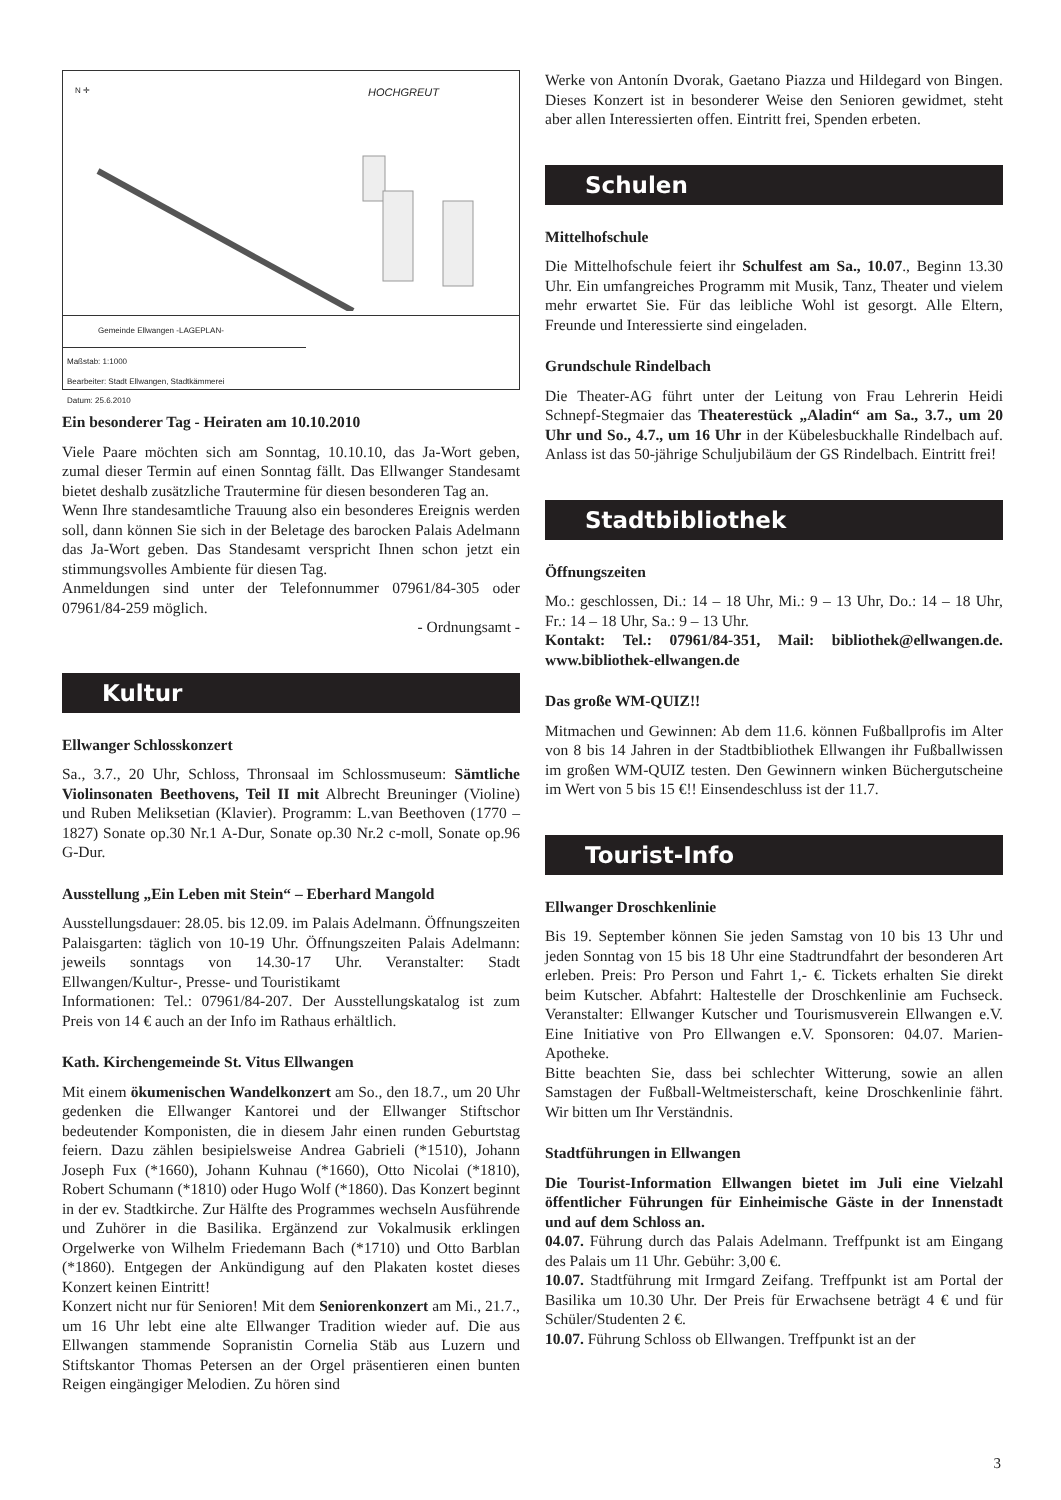N ✛ HOCHGREUT
Gemeinde Ellwangen -LAGEPLAN-
Maßstab: 1:1000
Bearbeiter: Stadt Ellwangen, Stadtkämmerei
Datum: 25.6.2010
Ein besonderer Tag - Heiraten am 10.10.2010
Viele Paare möchten sich am Sonntag, 10.10.10, das Ja-Wort geben, zumal dieser Termin auf einen Sonntag fällt. Das Ellwanger Standesamt bietet deshalb zusätzliche Trautermine für diesen besonderen Tag an.
Wenn Ihre standesamtliche Trauung also ein besonderes Ereignis werden soll, dann können Sie sich in der Beletage des barocken Palais Adelmann das Ja-Wort geben. Das Standesamt verspricht Ihnen schon jetzt ein stimmungsvolles Ambiente für diesen Tag.
Anmeldungen sind unter der Telefonnummer 07961/84-305 oder 07961/84-259 möglich.
- Ordnungsamt -
Kultur
Ellwanger Schlosskonzert
Sa., 3.7., 20 Uhr, Schloss, Thronsaal im Schlossmuseum: Sämtliche Violinsonaten Beethovens, Teil II mit Albrecht Breuninger (Violine) und Ruben Meliksetian (Klavier). Programm: L.van Beethoven (1770 – 1827) Sonate op.30 Nr.1 A-Dur, Sonate op.30 Nr.2 c-moll, Sonate op.96 G-Dur.
Ausstellung „Ein Leben mit Stein“ – Eberhard Mangold
Ausstellungsdauer: 28.05. bis 12.09. im Palais Adelmann. Öffnungszeiten Palaisgarten: täglich von 10-19 Uhr. Öffnungszeiten Palais Adelmann: jeweils sonntags von 14.30-17 Uhr. Veranstalter: Stadt Ellwangen/Kultur-, Presse- und Touristikamt
Informationen: Tel.: 07961/84-207. Der Ausstellungskatalog ist zum Preis von 14 € auch an der Info im Rathaus erhältlich.
Kath. Kirchengemeinde St. Vitus Ellwangen
Mit einem ökumenischen Wandelkonzert am So., den 18.7., um 20 Uhr gedenken die Ellwanger Kantorei und der Ellwanger Stiftschor bedeutender Komponisten, die in diesem Jahr einen runden Geburtstag feiern. Dazu zählen besipielsweise Andrea Gabrieli (*1510), Johann Joseph Fux (*1660), Johann Kuhnau (*1660), Otto Nicolai (*1810), Robert Schumann (*1810) oder Hugo Wolf (*1860). Das Konzert beginnt in der ev. Stadtkirche. Zur Hälfte des Programmes wechseln Ausführende und Zuhörer in die Basilika. Ergänzend zur Vokalmusik erklingen Orgelwerke von Wilhelm Friedemann Bach (*1710) und Otto Barblan (*1860). Entgegen der Ankündigung auf den Plakaten kostet dieses Konzert keinen Eintritt!
Konzert nicht nur für Senioren! Mit dem Seniorenkonzert am Mi., 21.7., um 16 Uhr lebt eine alte Ellwanger Tradition wieder auf. Die aus Ellwangen stammende Sopranistin Cornelia Stäb aus Luzern und Stiftskantor Thomas Petersen an der Orgel präsentieren einen bunten Reigen eingängiger Melodien. Zu hören sind
Werke von Antonín Dvorak, Gaetano Piazza und Hildegard von Bingen. Dieses Konzert ist in besonderer Weise den Senioren gewidmet, steht aber allen Interessierten offen. Eintritt frei, Spenden erbeten.
Schulen
Mittelhofschule
Die Mittelhofschule feiert ihr Schulfest am Sa., 10.07., Beginn 13.30 Uhr. Ein umfangreiches Programm mit Musik, Tanz, Theater und vielem mehr erwartet Sie. Für das leibliche Wohl ist gesorgt. Alle Eltern, Freunde und Interessierte sind eingeladen.
Grundschule Rindelbach
Die Theater-AG führt unter der Leitung von Frau Lehrerin Heidi Schnepf-Stegmaier das Theaterestück „Aladin“ am Sa., 3.7., um 20 Uhr und So., 4.7., um 16 Uhr in der Kübelesbuckhalle Rindelbach auf. Anlass ist das 50-jährige Schuljubiläum der GS Rindelbach. Eintritt frei!
Stadtbibliothek
Öffnungszeiten
Mo.: geschlossen, Di.: 14 – 18 Uhr, Mi.: 9 – 13 Uhr, Do.: 14 – 18 Uhr, Fr.: 14 – 18 Uhr, Sa.: 9 – 13 Uhr.
Kontakt: Tel.: 07961/84-351, Mail: bibliothek@ellwangen.de. www.bibliothek-ellwangen.de
Das große WM-QUIZ!!
Mitmachen und Gewinnen: Ab dem 11.6. können Fußballprofis im Alter von 8 bis 14 Jahren in der Stadtbibliothek Ellwangen ihr Fußballwissen im großen WM-QUIZ testen. Den Gewinnern winken Büchergutscheine im Wert von 5 bis 15 €!! Einsendeschluss ist der 11.7.
Tourist-Info
Ellwanger Droschkenlinie
Bis 19. September können Sie jeden Samstag von 10 bis 13 Uhr und jeden Sonntag von 15 bis 18 Uhr eine Stadtrundfahrt der besonderen Art erleben. Preis: Pro Person und Fahrt 1,- €. Tickets erhalten Sie direkt beim Kutscher. Abfahrt: Haltestelle der Droschkenlinie am Fuchseck. Veranstalter: Ellwanger Kutscher und Tourismusverein Ellwangen e.V. Eine Initiative von Pro Ellwangen e.V. Sponsoren: 04.07. Marien-Apotheke.
Bitte beachten Sie, dass bei schlechter Witterung, sowie an allen Samstagen der Fußball-Weltmeisterschaft, keine Droschkenlinie fährt. Wir bitten um Ihr Verständnis.
Stadtführungen in Ellwangen
Die Tourist-Information Ellwangen bietet im Juli eine Vielzahl öffentlicher Führungen für Einheimische Gäste in der Innenstadt und auf dem Schloss an.
04.07. Führung durch das Palais Adelmann. Treffpunkt ist am Eingang des Palais um 11 Uhr. Gebühr: 3,00 €.
10.07. Stadtführung mit Irmgard Zeifang. Treffpunkt ist am Portal der Basilika um 10.30 Uhr. Der Preis für Erwachsene beträgt 4 € und für Schüler/Studenten 2 €.
10.07. Führung Schloss ob Ellwangen. Treffpunkt ist an der
3